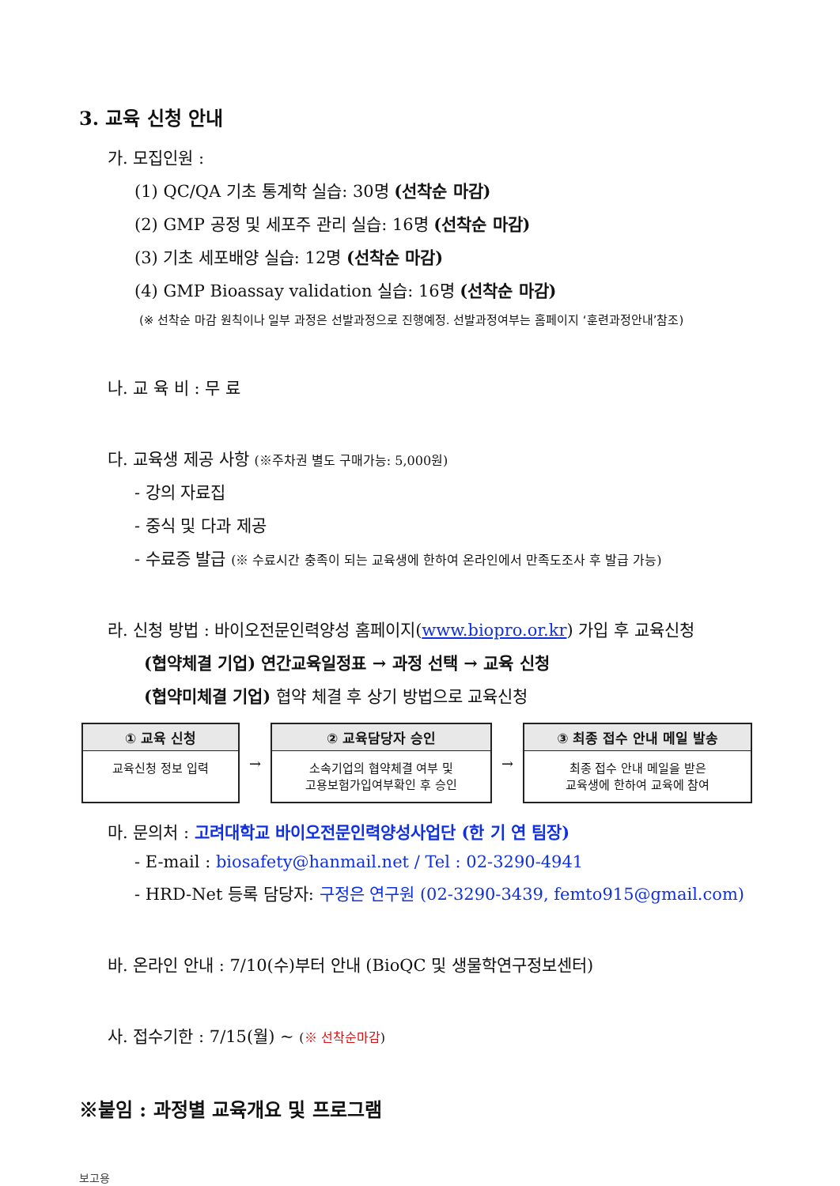3. 교육 신청 안내
가. 모집인원 :
(1) QC/QA 기초 통계학 실습: 30명 (선착순 마감)
(2) GMP 공정 및 세포주 관리 실습: 16명 (선착순 마감)
(3) 기초 세포배양 실습: 12명 (선착순 마감)
(4) GMP Bioassay validation 실습: 16명 (선착순 마감)
(※ 선착순 마감 원칙이나 일부 과정은 선발과정으로 진행예정. 선발과정여부는 홈페이지 ‘훈련과정안내’참조)
나. 교 육 비 : 무 료
다. 교육생 제공 사항 (※주차권 별도 구매가능: 5,000원)
- 강의 자료집
- 중식 및 다과 제공
- 수료증 발급 (※ 수료시간 충족이 되는 교육생에 한하여 온라인에서 만족도조사 후 발급 가능)
라. 신청 방법 : 바이오전문인력양성 홈페이지(www.biopro.or.kr) 가입 후 교육신청
(협약체결 기업) 연간교육일정표 → 과정 선택 → 교육 신청
(협약미체결 기업) 협약 체결 후 상기 방법으로 교육신청
| ① 교육 신청 교육신청 정보 입력 | → | ② 교육담당자 승인 소속기업의 협약체결 여부 및 고용보험가입여부확인 후 승인 | → | ③ 최종 접수 안내 메일 발송 최종 접수 안내 메일을 받은 교육생에 한하여 교육에 참여 |
마. 문의처 : 고려대학교 바이오전문인력양성사업단 (한 기 연 팀장)
- E-mail : biosafety@hanmail.net / Tel : 02-3290-4941
- HRD-Net 등록 담당자: 구정은 연구원 (02-3290-3439, femto915@gmail.com)
바. 온라인 안내 : 7/10(수)부터 안내 (BioQC 및 생물학연구정보센터)
사. 접수기한 : 7/15(월) ~ (※ 선착순마감)
※붙임 : 과정별 교육개요 및 프로그램
보고용